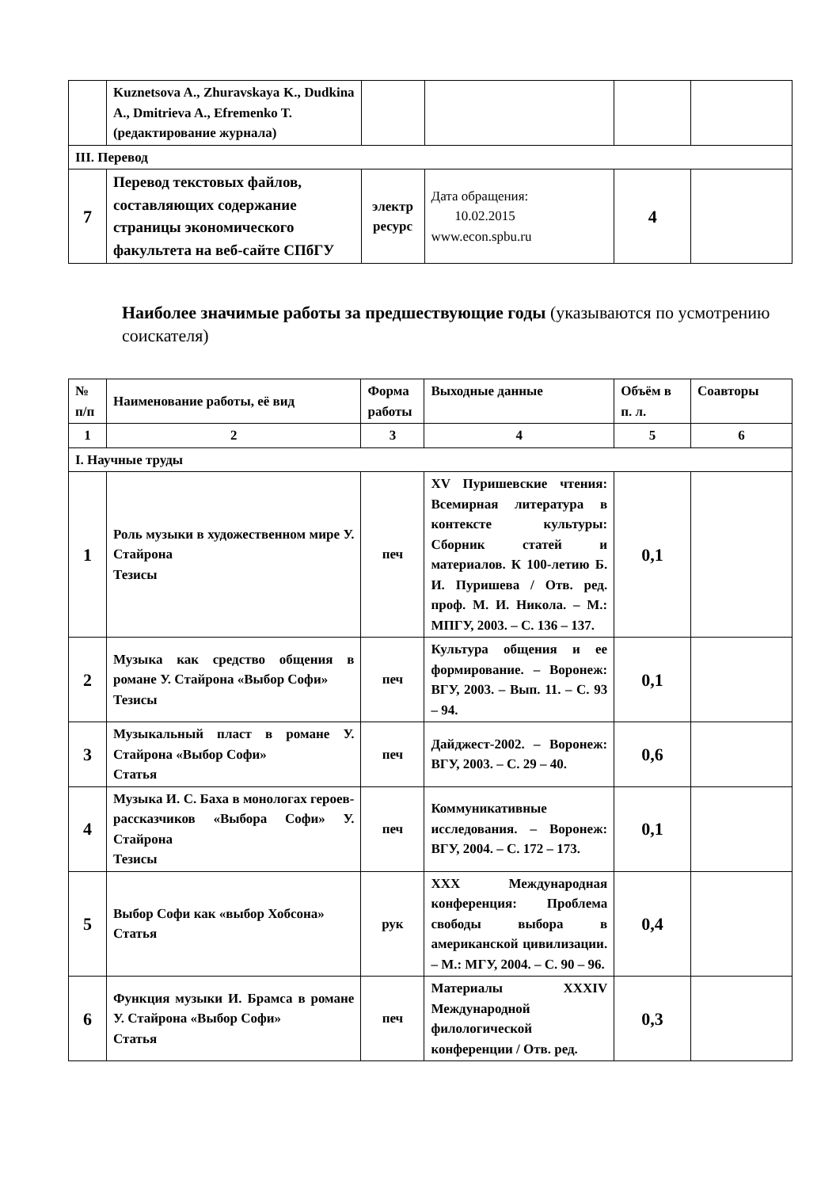| | Kuznetsova A., Zhuravskaya K., Dudkina A., Dmitrieva A., Efremenko T. (редактирование журнала) | | | | |
| III. Перевод | | | | | |
| 7 | Перевод текстовых файлов, составляющих содержание страницы экономического факультета на веб-сайте СПбГУ | электр ресурс | Дата обращения: 10.02.2015 www.econ.spbu.ru | 4 | |
Наиболее значимые работы за предшествующие годы (указываются по усмотрению соискателя)
| № п/п | Наименование работы, её вид | Форма работы | Выходные данные | Объём в п. л. | Соавторы |
| --- | --- | --- | --- | --- | --- |
| 1 | 2 | 3 | 4 | 5 | 6 |
| I. Научные труды | | | | | |
| 1 | Роль музыки в художественном мире У. Стайрона Тезисы | печ | XV Пуришевские чтения: Всемирная литература в контексте культуры: Сборник статей и материалов. К 100-летию Б. И. Пуришева / Отв. ред. проф. М. И. Никола. – М.: МПГУ, 2003. – С. 136 – 137. | 0,1 | |
| 2 | Музыка как средство общения в романе У. Стайрона «Выбор Софи» Тезисы | печ | Культура общения и ее формирование. – Воронеж: ВГУ, 2003. – Вып. 11. – С. 93 – 94. | 0,1 | |
| 3 | Музыкальный пласт в романе У. Стайрона «Выбор Софи» Статья | печ | Дайджест-2002. – Воронеж: ВГУ, 2003. – С. 29 – 40. | 0,6 | |
| 4 | Музыка И. С. Баха в монологах героев-рассказчиков «Выбора Софи» У. Стайрона Тезисы | печ | Коммуникативные исследования. – Воронеж: ВГУ, 2004. – С. 172 – 173. | 0,1 | |
| 5 | Выбор Софи как «выбор Хобсона» Статья | рук | XXX Международная конференция: Проблема свободы выбора в американской цивилизации. – М.: МГУ, 2004. – С. 90 – 96. | 0,4 | |
| 6 | Функция музыки И. Брамса в романе У. Стайрона «Выбор Софи» Статья | печ | Материалы XXXIV Международной филологической конференции / Отв. ред. | 0,3 | |